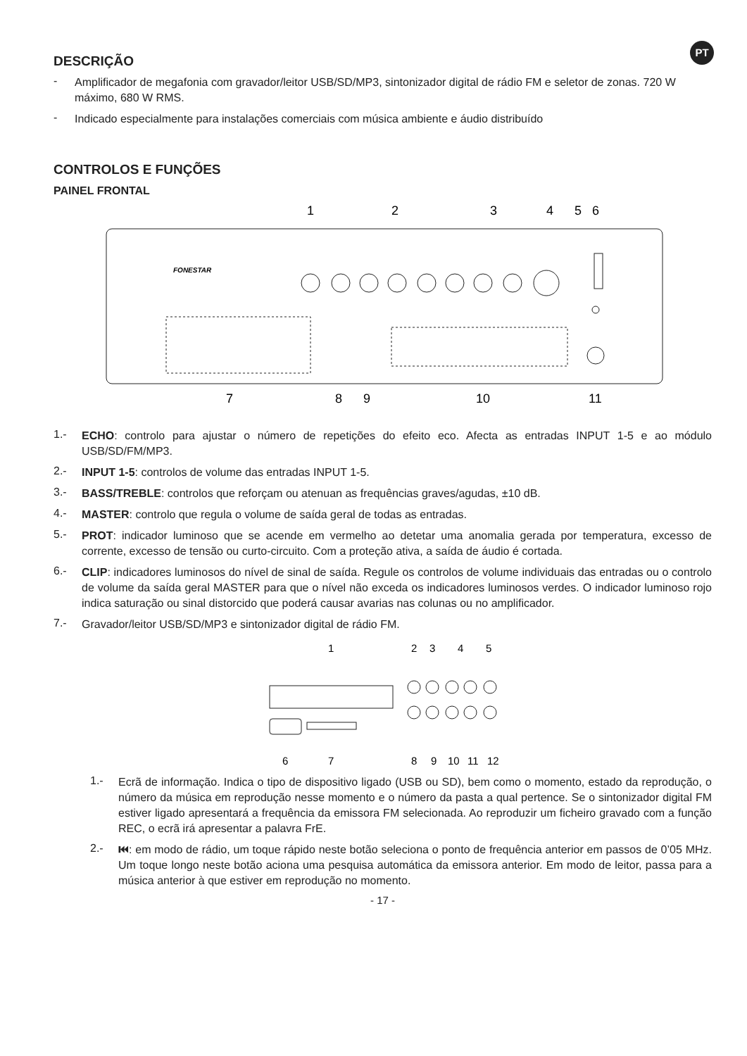PT
DESCRIÇÃO
-
Amplificador de megafonia com gravador/leitor USB/SD/MP3, sintonizador digital de rádio FM e seletor de zonas. 720 W máximo, 680 W RMS.
-
Indicado especialmente para instalações comerciais com música ambiente e áudio distribuído
CONTROLOS E FUNÇÕES
PAINEL FRONTAL
1
2
3
4
5
6
7
8
9
10
11
FONESTAR
1.-
ECHO: controlo para ajustar o número de repetições do efeito eco. Afecta as entradas INPUT 1-5 e ao módulo USB/SD/FM/MP3.
2.-
INPUT 1-5: controlos de volume das entradas INPUT 1-5.
3.-
BASS/TREBLE: controlos que reforçam ou atenuan as frequências graves/agudas, ±10 dB.
4.-
MASTER: controlo que regula o volume de saída geral de todas as entradas.
5.-
PROT: indicador luminoso que se acende em vermelho ao detetar uma anomalia gerada por temperatura, excesso de corrente, excesso de tensão ou curto-circuito. Com a proteção ativa, a saída de áudio é cortada.
6.-
CLIP: indicadores luminosos do nível de sinal de saída. Regule os controlos de volume individuais das entradas ou o controlo de volume da saída geral MASTER para que o nível não exceda os indicadores luminosos verdes. O indicador luminoso rojo indica saturação ou sinal distorcido que poderá causar avarias nas colunas ou no amplificador.
7.-
Gravador/leitor USB/SD/MP3 e sintonizador digital de rádio FM.
1
2
3
4
5
6
7
8
9
10
11
12
1.-
Ecrã de informação. Indica o tipo de dispositivo ligado (USB ou SD), bem como o momento, estado da reprodução, o número da música em reprodução nesse momento e o número da pasta a qual pertence. Se o sintonizador digital FM estiver ligado apresentará a frequência da emissora FM selecionada. Ao reproduzir um ficheiro gravado com a função REC, o ecrã irá apresentar a palavra FrE.
2.-
⏮: em modo de rádio, um toque rápido neste botão seleciona o ponto de frequência anterior em passos de 0’05 MHz. Um toque longo neste botão aciona uma pesquisa automática da emissora anterior. Em modo de leitor, passa para a música anterior à que estiver em reprodução no momento.
- 17 -